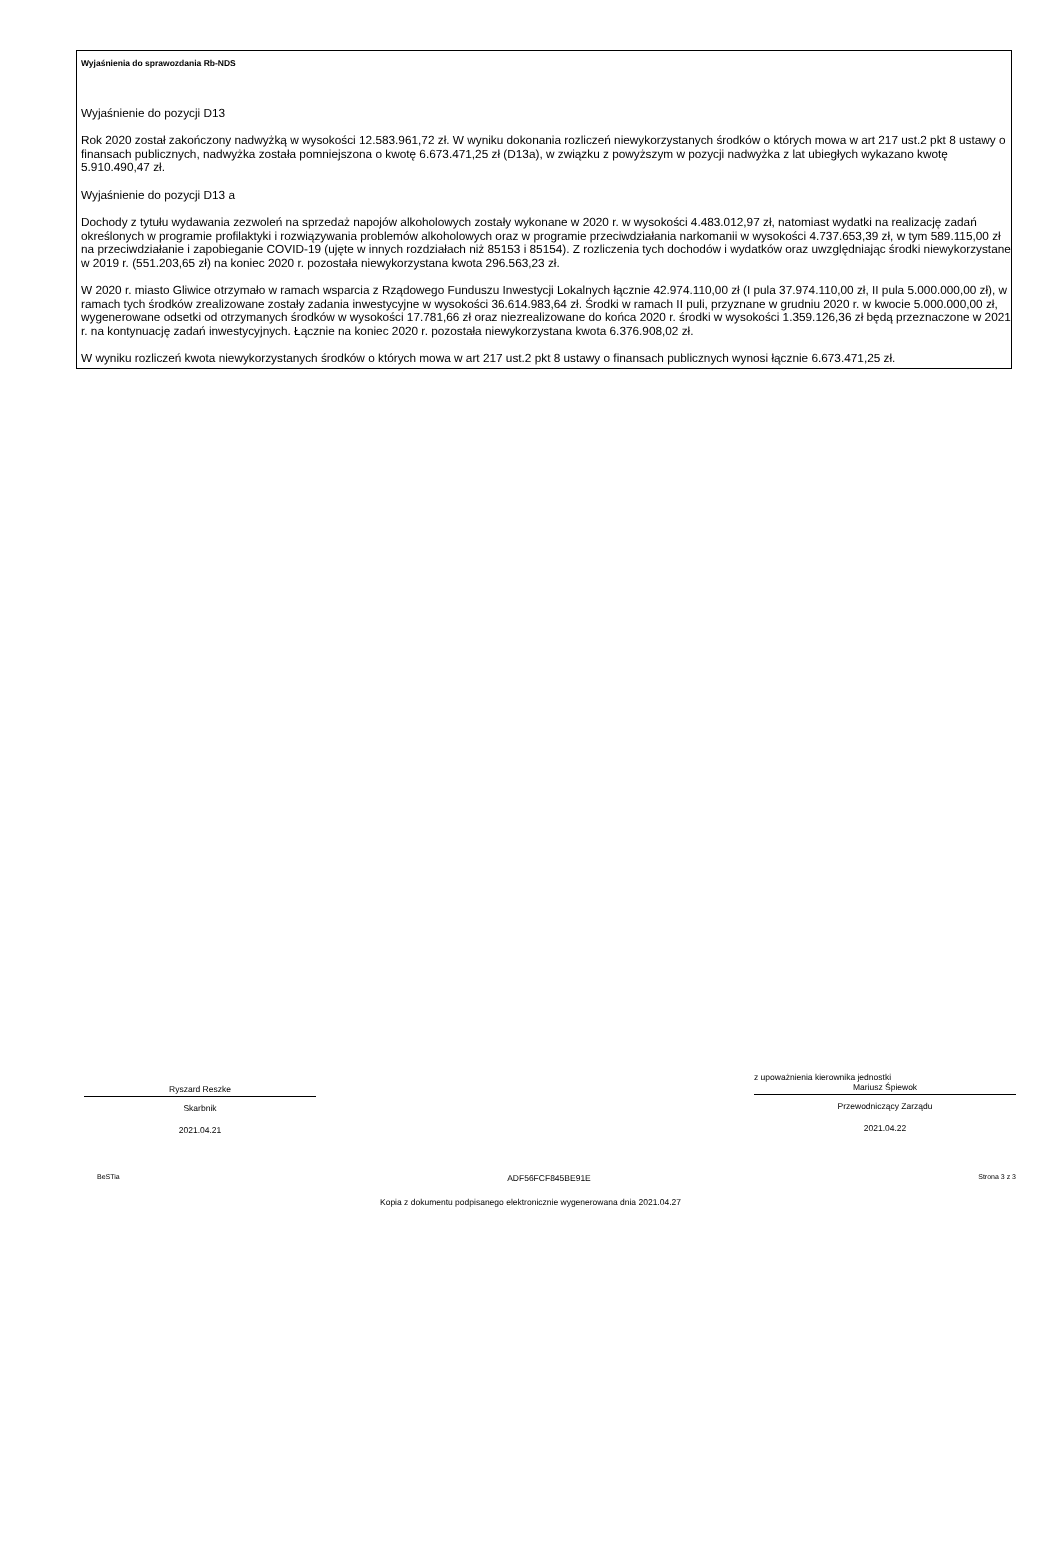Wyjaśnienia do sprawozdania Rb-NDS
Wyjaśnienie do pozycji D13
Rok 2020 został zakończony nadwyżką w wysokości 12.583.961,72 zł. W wyniku dokonania rozliczeń niewykorzystanych środków o których mowa w art 217 ust.2 pkt 8 ustawy o finansach publicznych, nadwyżka została pomniejszona o kwotę 6.673.471,25 zł (D13a), w związku z powyższym w pozycji nadwyżka z lat ubiegłych wykazano kwotę 5.910.490,47 zł.
Wyjaśnienie do pozycji D13 a
Dochody z tytułu wydawania zezwoleń na sprzedaż napojów alkoholowych zostały wykonane w 2020 r. w wysokości 4.483.012,97 zł, natomiast wydatki na realizację zadań określonych w programie profilaktyki i rozwiązywania problemów alkoholowych oraz w programie przeciwdziałania narkomanii w wysokości 4.737.653,39 zł, w tym 589.115,00 zł na przeciwdziałanie i zapobieganie COVID-19 (ujęte w innych rozdziałach niż 85153 i 85154). Z rozliczenia tych dochodów i wydatków oraz uwzględniając środki niewykorzystane w 2019 r. (551.203,65 zł) na koniec 2020 r. pozostała niewykorzystana kwota 296.563,23 zł.
W 2020 r. miasto Gliwice otrzymało w ramach wsparcia z Rządowego Funduszu Inwestycji Lokalnych łącznie 42.974.110,00 zł (I pula 37.974.110,00 zł, II pula 5.000.000,00 zł), w ramach tych środków zrealizowane zostały zadania inwestycyjne w wysokości 36.614.983,64 zł. Środki w ramach II puli, przyznane w grudniu 2020 r. w kwocie 5.000.000,00 zł, wygenerowane odsetki od otrzymanych środków w wysokości 17.781,66 zł oraz niezrealizowane do końca 2020 r. środki w wysokości 1.359.126,36 zł będą przeznaczone w 2021 r. na kontynuację zadań inwestycyjnych. Łącznie na koniec 2020 r. pozostała niewykorzystana kwota 6.376.908,02 zł.
W wyniku rozliczeń kwota niewykorzystanych środków o których mowa w art 217 ust.2 pkt 8 ustawy o finansach publicznych wynosi łącznie 6.673.471,25 zł.
Ryszard Reszke
Skarbnik
2021.04.21
z upoważnienia kierownika jednostki
Mariusz Śpiewok
Przewodniczący Zarządu
2021.04.22
BeSTia ADF56FCF845BE91E Strona 3 z 3
Kopia z dokumentu podpisanego elektronicznie wygenerowana dnia 2021.04.27